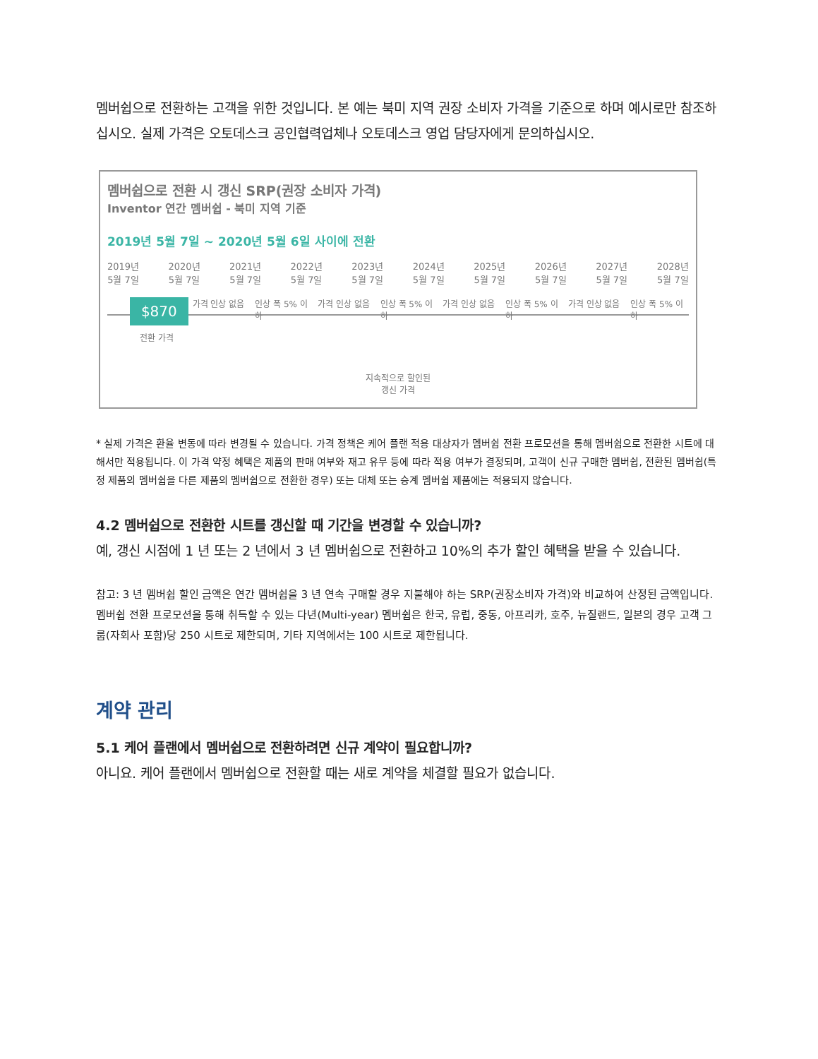멤버쉽으로 전환하는 고객을 위한 것입니다. 본 예는 북미 지역 권장 소비자 가격을 기준으로 하며 예시로만 참조하십시오. 실제 가격은 오토데스크 공인협력업체나 오토데스크 영업 담당자에게 문의하십시오.
멤버쉽으로 전환 시 갱신 SRP(권장 소비자 가격)
Inventor 연간 멤버쉽 - 북미 지역 기준
2019년 5월 7일 ~ 2020년 5월 6일 사이에 전환
2019년
5월 7일 2020년
5월 7일 2021년
5월 7일 2022년
5월 7일 2023년
5월 7일 2024년
5월 7일 2025년
5월 7일 2026년
5월 7일 2027년
5월 7일 2028년
5월 7일
$870
가격 인상 없음
인상 폭 5% 이하
가격 인상 없음
인상 폭 5% 이하
가격 인상 없음
인상 폭 5% 이하
가격 인상 없음
인상 폭 5% 이하
전환 가격
지속적으로 할인된
갱신 가격
* 실제 가격은 환율 변동에 따라 변경될 수 있습니다. 가격 정책은 케어 플랜 적용 대상자가 멤버쉽 전환 프로모션을 통해 멤버쉽으로 전환한 시트에 대해서만 적용됩니다. 이 가격 약정 혜택은 제품의 판매 여부와 재고 유무 등에 따라 적용 여부가 결정되며, 고객이 신규 구매한 멤버쉽, 전환된 멤버쉽(특정 제품의 멤버쉽을 다른 제품의 멤버쉽으로 전환한 경우) 또는 대체 또는 승계 멤버쉽 제품에는 적용되지 않습니다.
4.2 멤버쉽으로 전환한 시트를 갱신할 때 기간을 변경할 수 있습니까?
예, 갱신 시점에 1 년 또는 2 년에서 3 년 멤버쉽으로 전환하고 10%의 추가 할인 혜택을 받을 수 있습니다.
참고: 3 년 멤버쉽 할인 금액은 연간 멤버쉽을 3 년 연속 구매할 경우 지불해야 하는 SRP(권장소비자 가격)와 비교하여 산정된 금액입니다. 멤버쉽 전환 프로모션을 통해 취득할 수 있는 다년(Multi-year) 멤버쉽은 한국, 유럽, 중동, 아프리카, 호주, 뉴질랜드, 일본의 경우 고객 그룹(자회사 포함)당 250 시트로 제한되며, 기타 지역에서는 100 시트로 제한됩니다.
계약 관리
5.1 케어 플랜에서 멤버쉽으로 전환하려면 신규 계약이 필요합니까?
아니요. 케어 플랜에서 멤버쉽으로 전환할 때는 새로 계약을 체결할 필요가 없습니다.